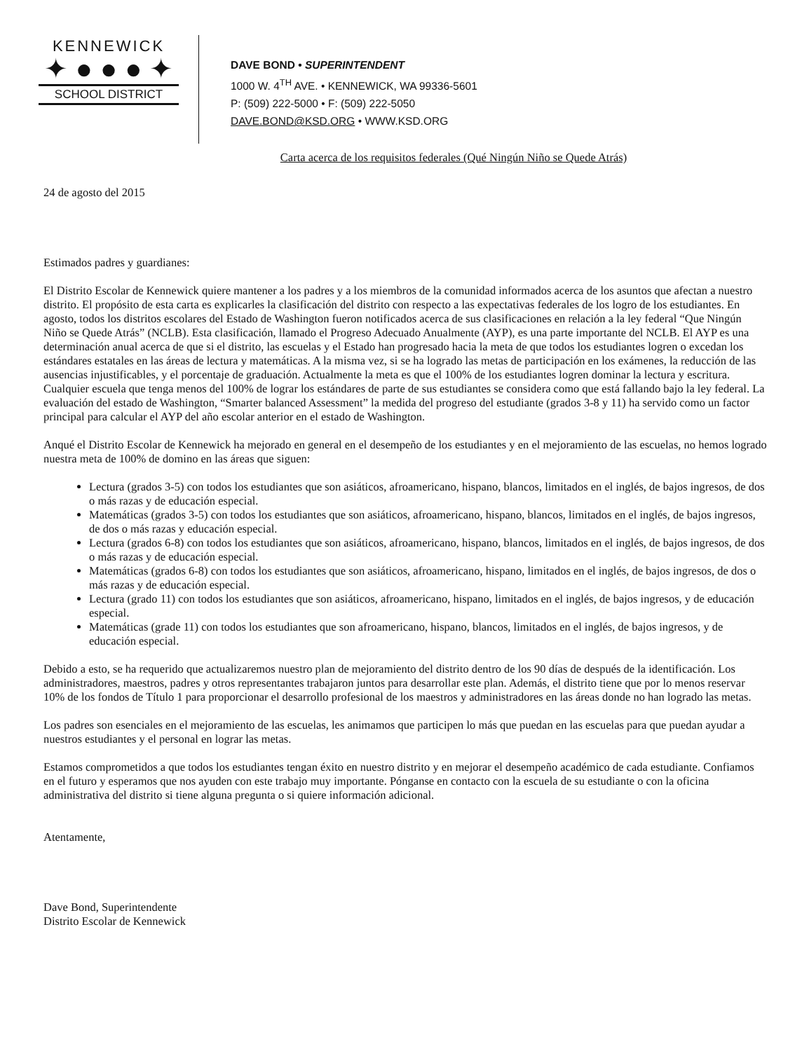KENNEWICK
✦ ● ● ● ✦
SCHOOL DISTRICT
DAVE BOND • SUPERINTENDENT
1000 W. 4<sup>TH</sup> AVE. • KENNEWICK, WA 99336-5601
P: (509) 222-5000 • F: (509) 222-5050
DAVE.BOND@KSD.ORG • WWW.KSD.ORG
Carta acerca de los requisitos federales (Qué Ningún Niño se Quede Atrás)
24 de agosto del 2015
Estimados padres y guardianes:
El Distrito Escolar de Kennewick quiere mantener a los padres y a los miembros de la comunidad informados acerca de los asuntos que afectan a nuestro distrito. El propósito de esta carta es explicarles la clasificación del distrito con respecto a las expectativas federales de los logro de los estudiantes. En agosto, todos los distritos escolares del Estado de Washington fueron notificados acerca de sus clasificaciones en relación a la ley federal “Que Ningún Niño se Quede Atrás” (NCLB). Esta clasificación, llamado el Progreso Adecuado Anualmente (AYP), es una parte importante del NCLB. El AYP es una determinación anual acerca de que si el distrito, las escuelas y el Estado han progresado hacia la meta de que todos los estudiantes logren o excedan los estándares estatales en las áreas de lectura y matemáticas. A la misma vez, si se ha logrado las metas de participación en los exámenes, la reducción de las ausencias injustificables, y el porcentaje de graduación. Actualmente la meta es que el 100% de los estudiantes logren dominar la lectura y escritura. Cualquier escuela que tenga menos del 100% de lograr los estándares de parte de sus estudiantes se considera como que está fallando bajo la ley federal. La evaluación del estado de Washington, “Smarter balanced Assessment” la medida del progreso del estudiante (grados 3-8 y 11) ha servido como un factor principal para calcular el AYP del año escolar anterior en el estado de Washington.
Anqué el Distrito Escolar de Kennewick ha mejorado en general en el desempeño de los estudiantes y en el mejoramiento de las escuelas, no hemos logrado nuestra meta de 100% de domino en las áreas que siguen:
Lectura (grados 3-5) con todos los estudiantes que son asiáticos, afroamericano, hispano, blancos, limitados en el inglés, de bajos ingresos, de dos o más razas y de educación especial.
Matemáticas (grados 3-5) con todos los estudiantes que son asiáticos, afroamericano, hispano, blancos, limitados en el inglés, de bajos ingresos, de dos o más razas y educación especial.
Lectura (grados 6-8) con todos los estudiantes que son asiáticos, afroamericano, hispano, blancos, limitados en el inglés, de bajos ingresos, de dos o más razas y de educación especial.
Matemáticas (grados 6-8) con todos los estudiantes que son asiáticos, afroamericano, hispano, limitados en el inglés, de bajos ingresos, de dos o más razas y de educación especial.
Lectura (grado 11) con todos los estudiantes que son asiáticos, afroamericano, hispano, limitados en el inglés, de bajos ingresos, y de educación especial.
Matemáticas (grade 11) con todos los estudiantes que son afroamericano, hispano, blancos, limitados en el inglés, de bajos ingresos, y de educación especial.
Debido a esto, se ha requerido que actualizaremos nuestro plan de mejoramiento del distrito dentro de los 90 días de después de la identificación. Los administradores, maestros, padres y otros representantes trabajaron juntos para desarrollar este plan. Además, el distrito tiene que por lo menos reservar 10% de los fondos de Título 1 para proporcionar el desarrollo profesional de los maestros y administradores en las áreas donde no han logrado las metas.
Los padres son esenciales en el mejoramiento de las escuelas, les animamos que participen lo más que puedan en las escuelas para que puedan ayudar a nuestros estudiantes y el personal en lograr las metas.
Estamos comprometidos a que todos los estudiantes tengan éxito en nuestro distrito y en mejorar el desempeño académico de cada estudiante. Confiamos en el futuro y esperamos que nos ayuden con este trabajo muy importante. Pónganse en contacto con la escuela de su estudiante o con la oficina administrativa del distrito si tiene alguna pregunta o si quiere información adicional.
Atentamente,
Dave Bond, Superintendente
Distrito Escolar de Kennewick